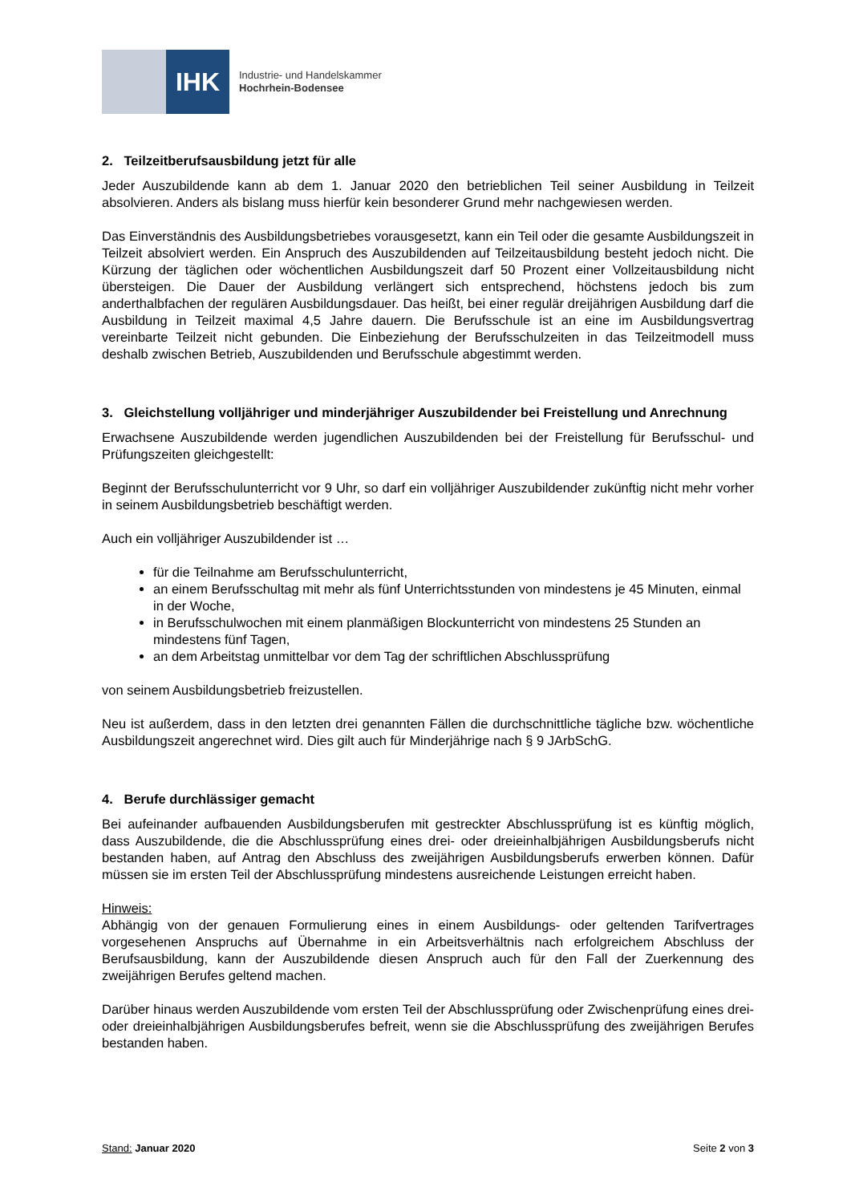IHK
Industrie- und Handelskammer
Hochrhein-Bodensee
2. Teilzeitberufsausbildung jetzt für alle
Jeder Auszubildende kann ab dem 1. Januar 2020 den betrieblichen Teil seiner Ausbildung in Teilzeit absolvieren. Anders als bislang muss hierfür kein besonderer Grund mehr nachgewiesen werden.
Das Einverständnis des Ausbildungsbetriebes vorausgesetzt, kann ein Teil oder die gesamte Ausbildungszeit in Teilzeit absolviert werden. Ein Anspruch des Auszubildenden auf Teilzeitausbildung besteht jedoch nicht. Die Kürzung der täglichen oder wöchentlichen Ausbildungszeit darf 50 Prozent einer Vollzeitausbildung nicht übersteigen. Die Dauer der Ausbildung verlängert sich entsprechend, höchstens jedoch bis zum anderthalbfachen der regulären Ausbildungsdauer. Das heißt, bei einer regulär dreijährigen Ausbildung darf die Ausbildung in Teilzeit maximal 4,5 Jahre dauern. Die Berufsschule ist an eine im Ausbildungsvertrag vereinbarte Teilzeit nicht gebunden. Die Einbeziehung der Berufsschulzeiten in das Teilzeitmodell muss deshalb zwischen Betrieb, Auszubildenden und Berufsschule abgestimmt werden.
3. Gleichstellung volljähriger und minderjähriger Auszubildender bei Freistellung und Anrechnung
Erwachsene Auszubildende werden jugendlichen Auszubildenden bei der Freistellung für Berufsschul- und Prüfungszeiten gleichgestellt:
Beginnt der Berufsschulunterricht vor 9 Uhr, so darf ein volljähriger Auszubildender zukünftig nicht mehr vorher in seinem Ausbildungsbetrieb beschäftigt werden.
Auch ein volljähriger Auszubildender ist …
für die Teilnahme am Berufsschulunterricht,
an einem Berufsschultag mit mehr als fünf Unterrichtsstunden von mindestens je 45 Minuten, einmal in der Woche,
in Berufsschulwochen mit einem planmäßigen Blockunterricht von mindestens 25 Stunden an mindestens fünf Tagen,
an dem Arbeitstag unmittelbar vor dem Tag der schriftlichen Abschlussprüfung
von seinem Ausbildungsbetrieb freizustellen.
Neu ist außerdem, dass in den letzten drei genannten Fällen die durchschnittliche tägliche bzw. wöchentliche Ausbildungszeit angerechnet wird. Dies gilt auch für Minderjährige nach § 9 JArbSchG.
4. Berufe durchlässiger gemacht
Bei aufeinander aufbauenden Ausbildungsberufen mit gestreckter Abschlussprüfung ist es künftig möglich, dass Auszubildende, die die Abschlussprüfung eines drei- oder dreieinhalbjährigen Ausbildungsberufs nicht bestanden haben, auf Antrag den Abschluss des zweijährigen Ausbildungsberufs erwerben können. Dafür müssen sie im ersten Teil der Abschlussprüfung mindestens ausreichende Leistungen erreicht haben.
Hinweis:
Abhängig von der genauen Formulierung eines in einem Ausbildungs- oder geltenden Tarifvertrages vorgesehenen Anspruchs auf Übernahme in ein Arbeitsverhältnis nach erfolgreichem Abschluss der Berufsausbildung, kann der Auszubildende diesen Anspruch auch für den Fall der Zuerkennung des zweijährigen Berufes geltend machen.
Darüber hinaus werden Auszubildende vom ersten Teil der Abschlussprüfung oder Zwischenprüfung eines drei- oder dreieinhalbjährigen Ausbildungsberufes befreit, wenn sie die Abschlussprüfung des zweijährigen Berufes bestanden haben.
Stand: Januar 2020 Seite 2 von 3